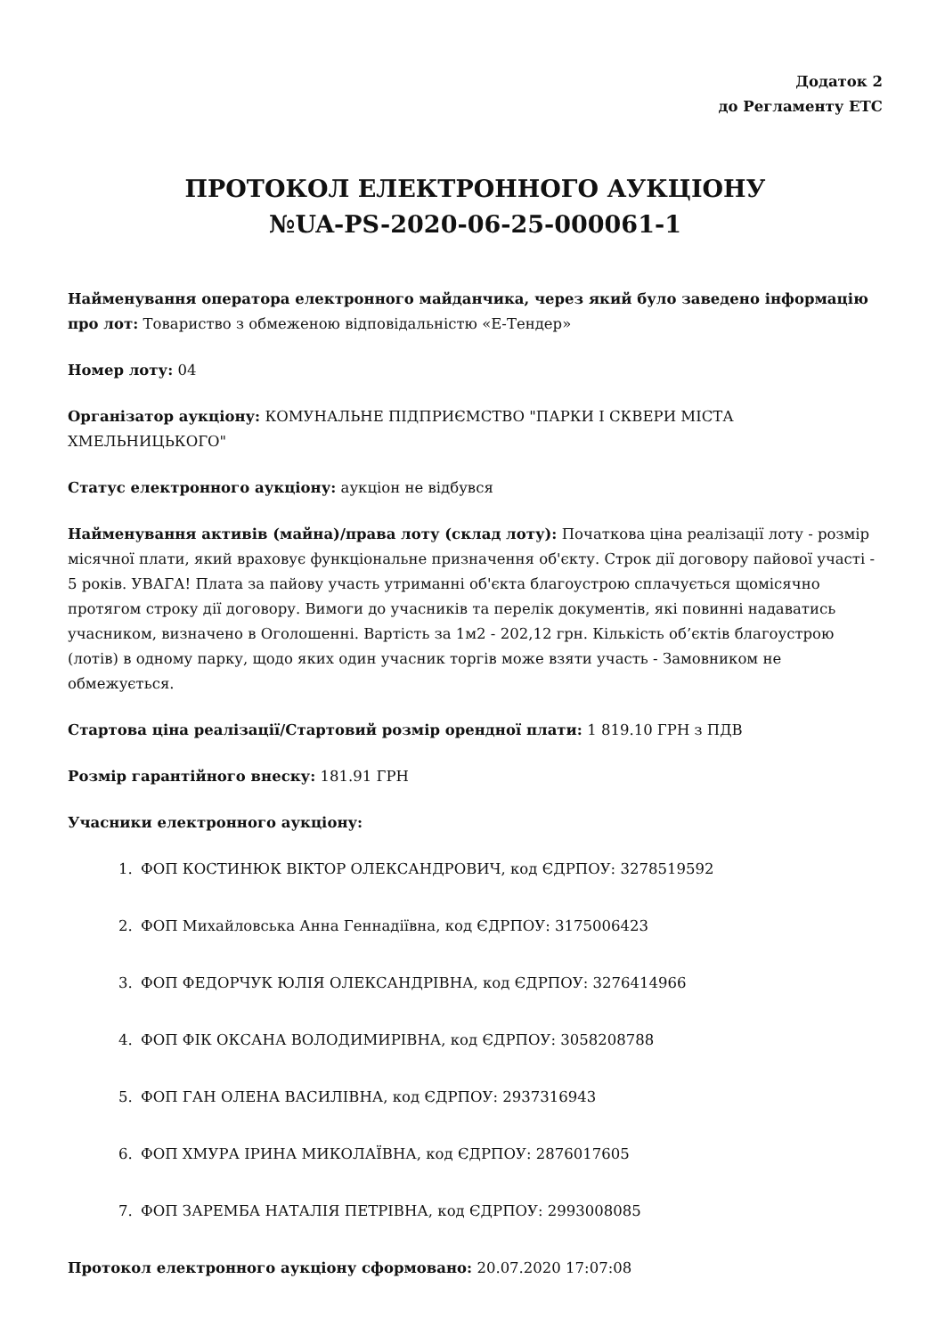Додаток 2
до Регламенту ЕТС
ПРОТОКОЛ ЕЛЕКТРОННОГО АУКЦІОНУ
№UA-PS-2020-06-25-000061-1
Найменування оператора електронного майданчика, через який було заведено інформацію про лот: Товариство з обмеженою відповідальністю «Е-Тендер»
Номер лоту: 04
Організатор аукціону: КОМУНАЛЬНЕ ПІДПРИЄМСТВО "ПАРКИ І СКВЕРИ МІСТА ХМЕЛЬНИЦЬКОГО"
Статус електронного аукціону: аукціон не відбувся
Найменування активів (майна)/права лоту (склад лоту): Початкова ціна реалізації лоту - розмір місячної плати, який враховує функціональне призначення об'єкту. Строк дії договору пайової участі - 5 років. УВАГА! Плата за пайову участь утриманні об'єкта благоустрою сплачується щомісячно протягом строку дії договору. Вимоги до учасників та перелік документів, які повинні надаватись учасником, визначено в Оголошенні. Вартість за 1м2 - 202,12 грн. Кількість об’єктів благоустрою (лотів) в одному парку, щодо яких один учасник торгів може взяти участь - Замовником не обмежується.
Стартова ціна реалізації/Стартовий розмір орендної плати: 1 819.10 ГРН з ПДВ
Розмір гарантійного внеску: 181.91 ГРН
Учасники електронного аукціону:
1. ФОП КОСТИНЮК ВІКТОР ОЛЕКСАНДРОВИЧ, код ЄДРПОУ: 3278519592
2. ФОП Михайловська Анна Геннадіївна, код ЄДРПОУ: 3175006423
3. ФОП ФЕДОРЧУК ЮЛІЯ ОЛЕКСАНДРІВНА, код ЄДРПОУ: 3276414966
4. ФОП ФІК ОКСАНА ВОЛОДИМИРІВНА, код ЄДРПОУ: 3058208788
5. ФОП ГАН ОЛЕНА ВАСИЛІВНА, код ЄДРПОУ: 2937316943
6. ФОП ХМУРА ІРИНА МИКОЛАЇВНА, код ЄДРПОУ: 2876017605
7. ФОП ЗАРЕМБА НАТАЛІЯ ПЕТРІВНА, код ЄДРПОУ: 2993008085
Протокол електронного аукціону сформовано: 20.07.2020 17:07:08